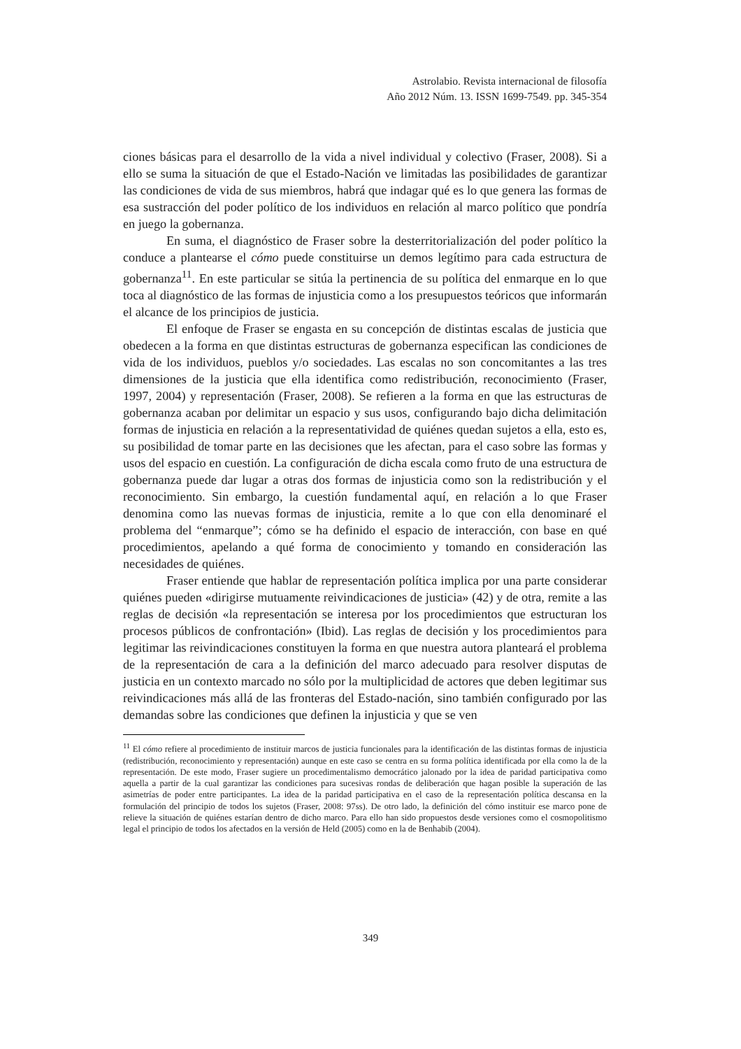Astrolabio. Revista internacional de filosofía
Año 2012 Núm. 13. ISSN 1699-7549. pp. 345-354
ciones básicas para el desarrollo de la vida a nivel individual y colectivo (Fraser, 2008). Si a ello se suma la situación de que el Estado-Nación ve limitadas las posibilidades de garantizar las condiciones de vida de sus miembros, habrá que indagar qué es lo que genera las formas de esa sustracción del poder político de los individuos en relación al marco político que pondría en juego la gobernanza.
En suma, el diagnóstico de Fraser sobre la desterritorialización del poder político la conduce a plantearse el cómo puede constituirse un demos legítimo para cada estructura de gobernanza<sup>11</sup>. En este particular se sitúa la pertinencia de su política del enmarque en lo que toca al diagnóstico de las formas de injusticia como a los presupuestos teóricos que informarán el alcance de los principios de justicia.
El enfoque de Fraser se engasta en su concepción de distintas escalas de justicia que obedecen a la forma en que distintas estructuras de gobernanza especifican las condiciones de vida de los individuos, pueblos y/o sociedades. Las escalas no son concomitantes a las tres dimensiones de la justicia que ella identifica como redistribución, reconocimiento (Fraser, 1997, 2004) y representación (Fraser, 2008). Se refieren a la forma en que las estructuras de gobernanza acaban por delimitar un espacio y sus usos, configurando bajo dicha delimitación formas de injusticia en relación a la representatividad de quiénes quedan sujetos a ella, esto es, su posibilidad de tomar parte en las decisiones que les afectan, para el caso sobre las formas y usos del espacio en cuestión. La configuración de dicha escala como fruto de una estructura de gobernanza puede dar lugar a otras dos formas de injusticia como son la redistribución y el reconocimiento. Sin embargo, la cuestión fundamental aquí, en relación a lo que Fraser denomina como las nuevas formas de injusticia, remite a lo que con ella denominaré el problema del “enmarque”; cómo se ha definido el espacio de interacción, con base en qué procedimientos, apelando a qué forma de conocimiento y tomando en consideración las necesidades de quiénes.
Fraser entiende que hablar de representación política implica por una parte considerar quiénes pueden «dirigirse mutuamente reivindicaciones de justicia» (42) y de otra, remite a las reglas de decisión «la representación se interesa por los procedimientos que estructuran los procesos públicos de confrontación» (Ibid). Las reglas de decisión y los procedimientos para legitimar las reivindicaciones constituyen la forma en que nuestra autora planteará el problema de la representación de cara a la definición del marco adecuado para resolver disputas de justicia en un contexto marcado no sólo por la multiplicidad de actores que deben legitimar sus reivindicaciones más allá de las fronteras del Estado-nación, sino también configurado por las demandas sobre las condiciones que definen la injusticia y que se ven
<sup>11</sup> El cómo refiere al procedimiento de instituir marcos de justicia funcionales para la identificación de las distintas formas de injusticia (redistribución, reconocimiento y representación) aunque en este caso se centra en su forma política identificada por ella como la de la representación. De este modo, Fraser sugiere un procedimentalismo democrático jalonado por la idea de paridad participativa como aquella a partir de la cual garantizar las condiciones para sucesivas rondas de deliberación que hagan posible la superación de las asimetrías de poder entre participantes. La idea de la paridad participativa en el caso de la representación política descansa en la formulación del principio de todos los sujetos (Fraser, 2008: 97ss). De otro lado, la definición del cómo instituir ese marco pone de relieve la situación de quiénes estarían dentro de dicho marco. Para ello han sido propuestos desde versiones como el cosmopolitismo legal el principio de todos los afectados en la versión de Held (2005) como en la de Benhabib (2004).
349